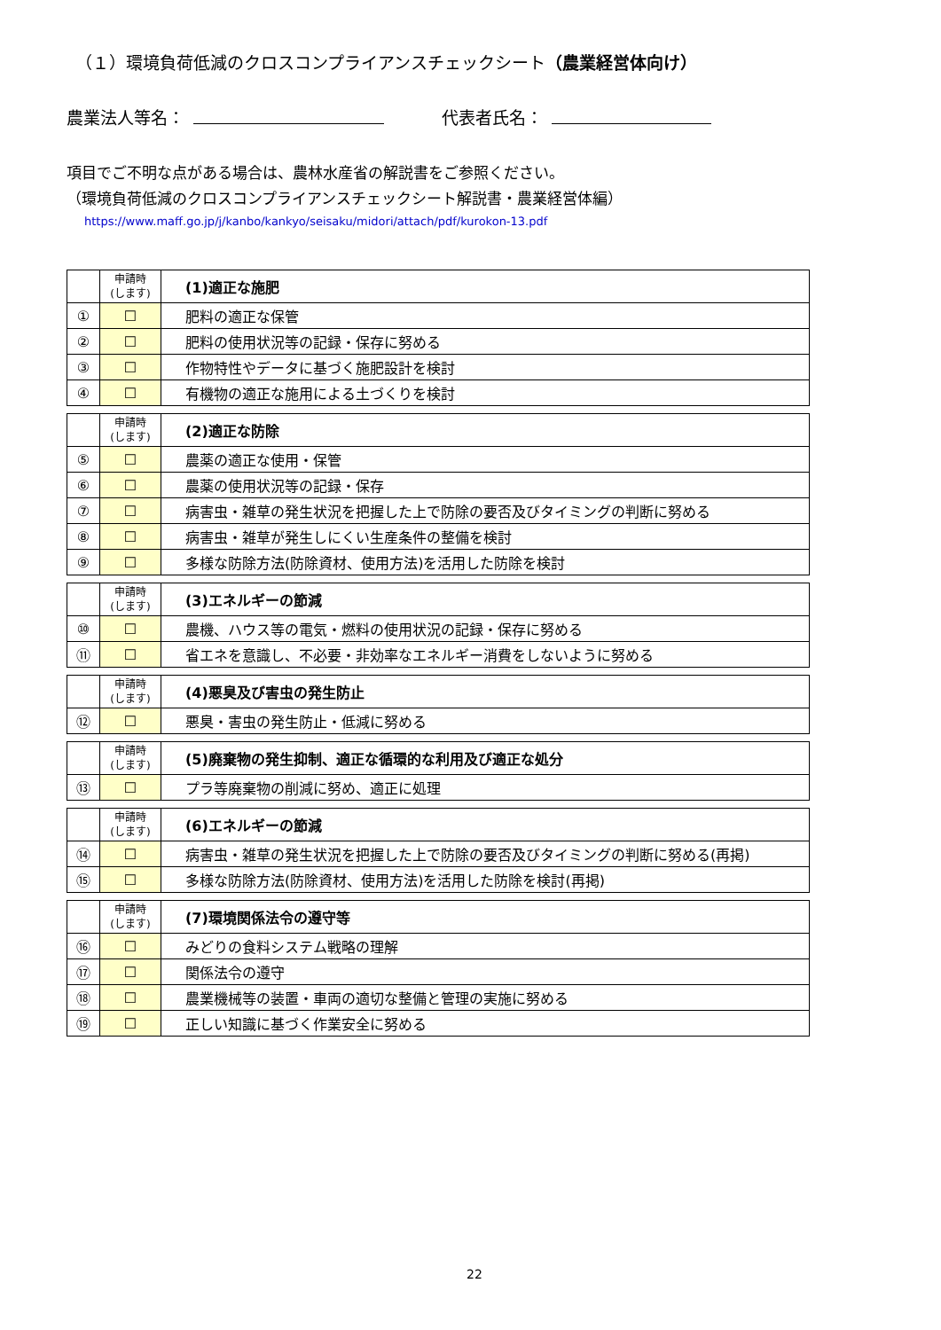（１）環境負荷低減のクロスコンプライアンスチェックシート（農業経営体向け）
農業法人等名： 代表者氏名：
項目でご不明な点がある場合は、農林水産省の解説書をご参照ください。
（環境負荷低減のクロスコンプライアンスチェックシート解説書・農業経営体編）
https://www.maff.go.jp/j/kanbo/kankyo/seisaku/midori/attach/pdf/kurokon-13.pdf
| | 申請時 (します) | (1)適正な施肥 |
| --- | --- | --- |
| ① | ☐ | 肥料の適正な保管 |
| ② | ☐ | 肥料の使用状況等の記録・保存に努める |
| ③ | ☐ | 作物特性やデータに基づく施肥設計を検討 |
| ④ | ☐ | 有機物の適正な施用による土づくりを検討 |
| | 申請時 (します) | (2)適正な防除 |
| --- | --- | --- |
| ⑤ | ☐ | 農薬の適正な使用・保管 |
| ⑥ | ☐ | 農薬の使用状況等の記録・保存 |
| ⑦ | ☐ | 病害虫・雑草の発生状況を把握した上で防除の要否及びタイミングの判断に努める |
| ⑧ | ☐ | 病害虫・雑草が発生しにくい生産条件の整備を検討 |
| ⑨ | ☐ | 多様な防除方法(防除資材、使用方法)を活用した防除を検討 |
| | 申請時 (します) | (3)エネルギーの節減 |
| --- | --- | --- |
| ⑩ | ☐ | 農機、ハウス等の電気・燃料の使用状況の記録・保存に努める |
| ⑪ | ☐ | 省エネを意識し、不必要・非効率なエネルギー消費をしないように努める |
| | 申請時 (します) | (4)悪臭及び害虫の発生防止 |
| --- | --- | --- |
| ⑫ | ☐ | 悪臭・害虫の発生防止・低減に努める |
| | 申請時 (します) | (5)廃棄物の発生抑制、適正な循環的な利用及び適正な処分 |
| --- | --- | --- |
| ⑬ | ☐ | プラ等廃棄物の削減に努め、適正に処理 |
| | 申請時 (します) | (6)エネルギーの節減 |
| --- | --- | --- |
| ⑭ | ☐ | 病害虫・雑草の発生状況を把握した上で防除の要否及びタイミングの判断に努める(再掲) |
| ⑮ | ☐ | 多様な防除方法(防除資材、使用方法)を活用した防除を検討(再掲) |
| | 申請時 (します) | (7)環境関係法令の遵守等 |
| --- | --- | --- |
| ⑯ | ☐ | みどりの食料システム戦略の理解 |
| ⑰ | ☐ | 関係法令の遵守 |
| ⑱ | ☐ | 農業機械等の装置・車両の適切な整備と管理の実施に努める |
| ⑲ | ☐ | 正しい知識に基づく作業安全に努める |
22